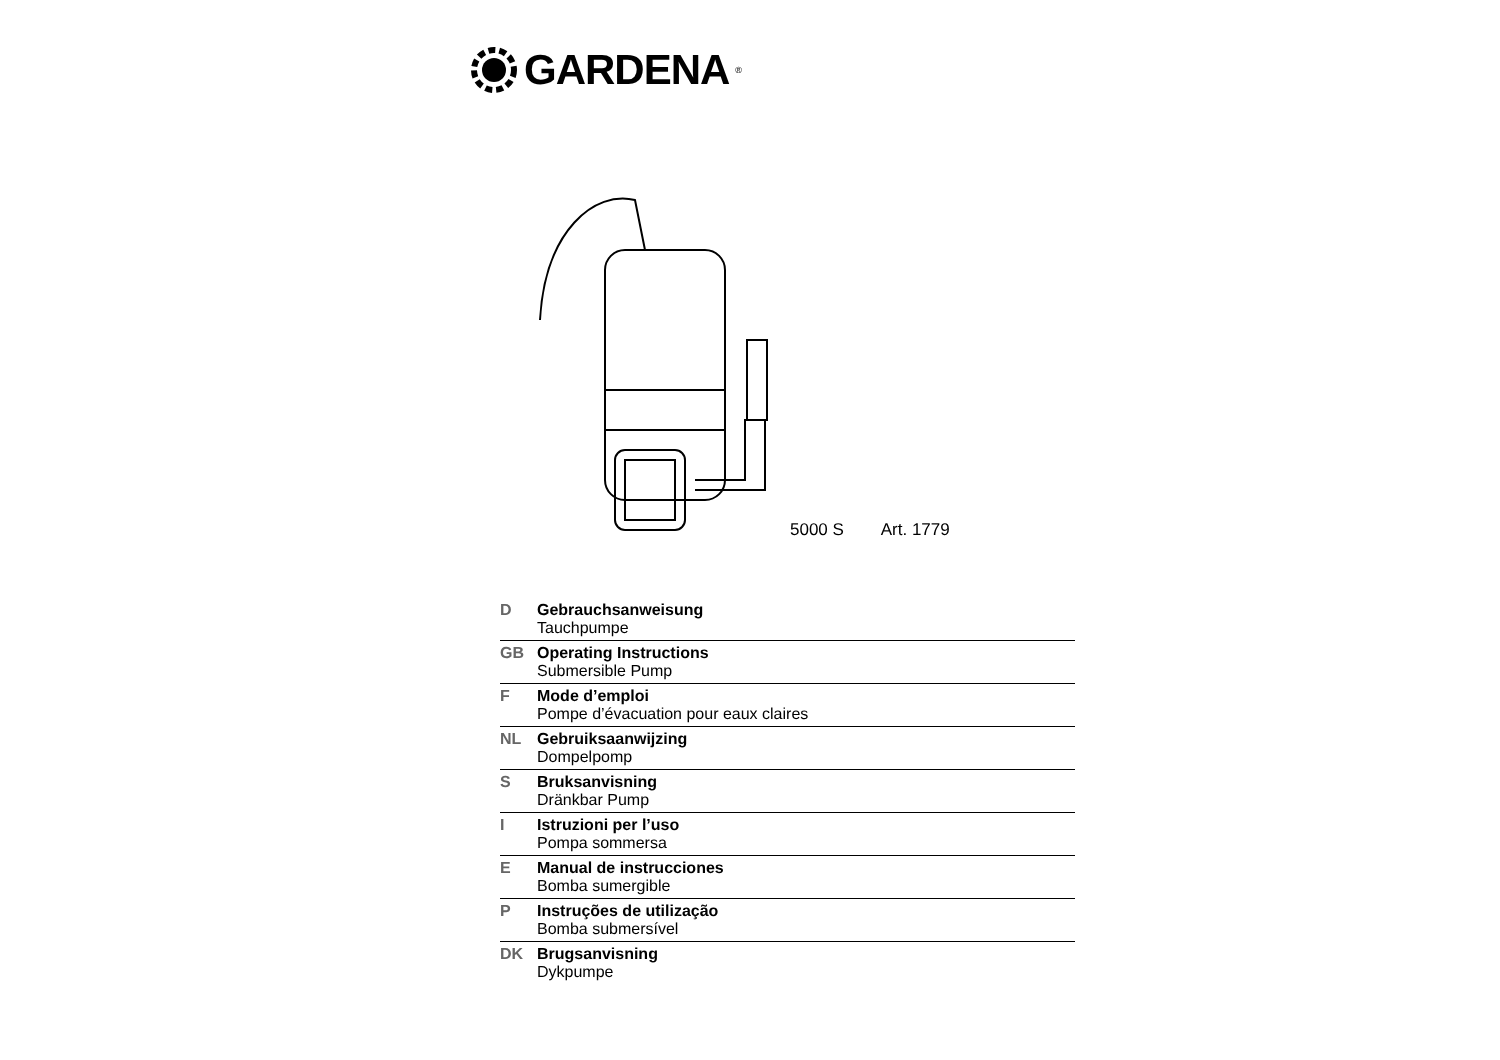GARDENA<sup>®</sup>
5000 S Art. 1779
D Gebrauchsanweisung
Tauchpumpe
GB Operating Instructions
Submersible Pump
F Mode d’emploi
Pompe d’évacuation pour eaux claires
NL Gebruiksaanwijzing
Dompelpomp
S Bruksanvisning
Dränkbar Pump
I Istruzioni per l’uso
Pompa sommersa
E Manual de instrucciones
Bomba sumergible
P Instruções de utilização
Bomba submersível
DK Brugsanvisning
Dykpumpe